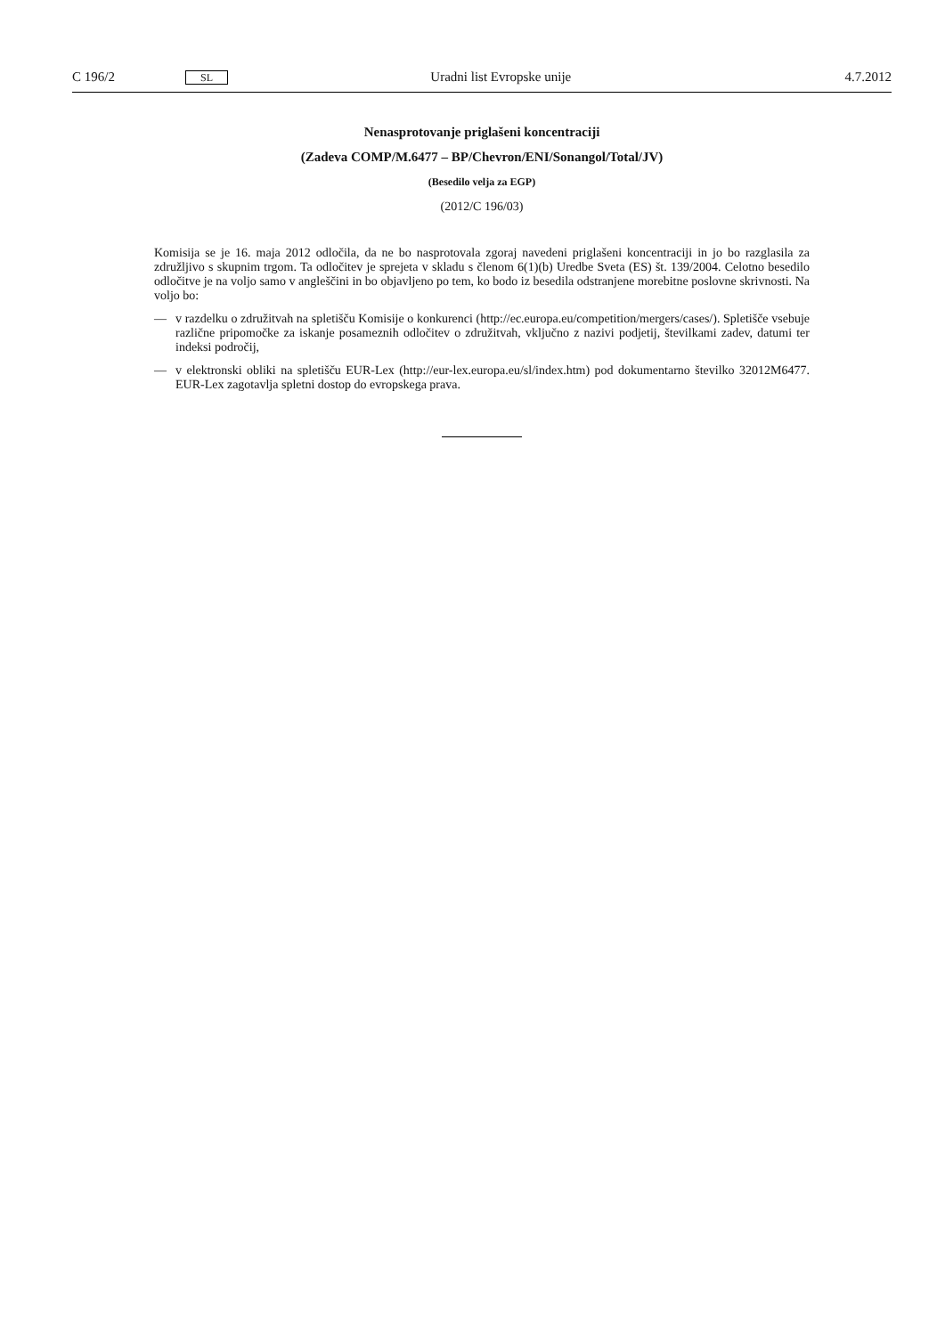C 196/2
SL
Uradni list Evropske unije 4.7.2012
Nenasprotovanje priglašeni koncentraciji
(Zadeva COMP/M.6477 – BP/Chevron/ENI/Sonangol/Total/JV)
(Besedilo velja za EGP)
(2012/C 196/03)
Komisija se je 16. maja 2012 odločila, da ne bo nasprotovala zgoraj navedeni priglašeni koncentraciji in jo bo razglasila za združljivo s skupnim trgom. Ta odločitev je sprejeta v skladu s členom 6(1)(b) Uredbe Sveta (ES) št. 139/2004. Celotno besedilo odločitve je na voljo samo v angleščini in bo objavljeno po tem, ko bodo iz besedila odstranjene morebitne poslovne skrivnosti. Na voljo bo:
— v razdelku o združitvah na spletišču Komisije o konkurenci (http://ec.europa.eu/competition/mergers/cases/). Spletišče vsebuje različne pripomočke za iskanje posameznih odločitev o združitvah, vključno z nazivi podjetij, številkami zadev, datumi ter indeksi področij,
— v elektronski obliki na spletišču EUR-Lex (http://eur-lex.europa.eu/sl/index.htm) pod dokumentarno številko 32012M6477. EUR-Lex zagotavlja spletni dostop do evropskega prava.